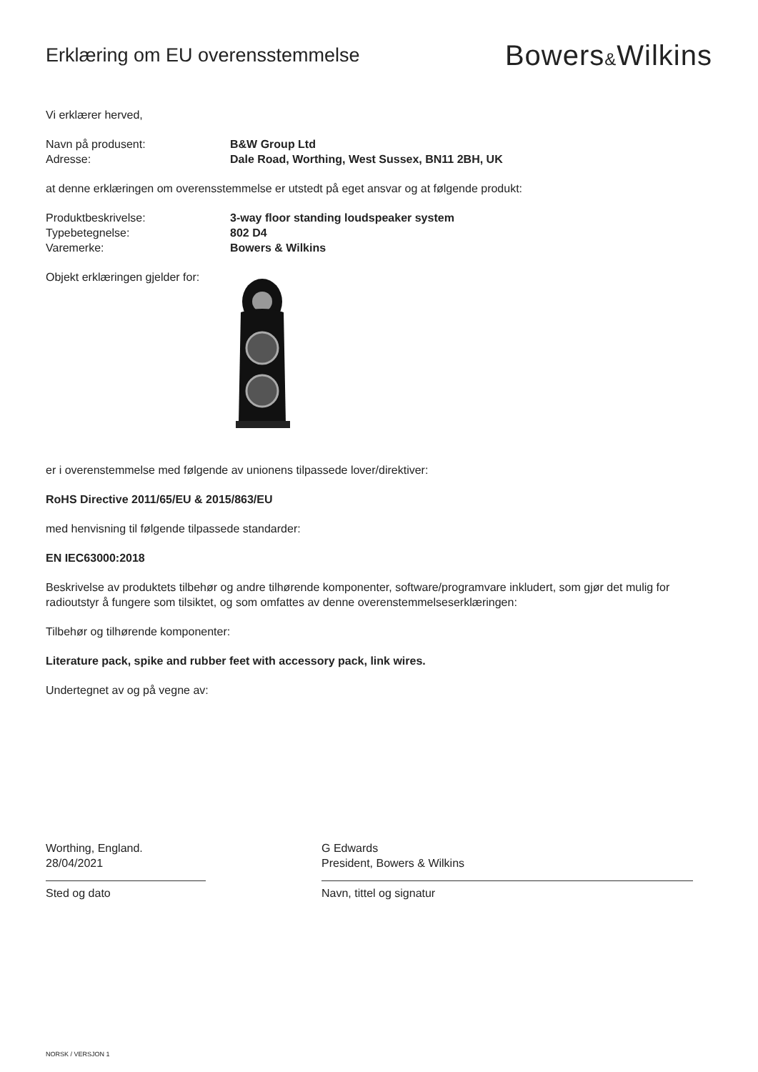Erklæring om EU overensstemmelse
Bowers&Wilkins
Vi erklærer herved,
Navn på produsent: B&W Group Ltd
Adresse: Dale Road, Worthing, West Sussex, BN11 2BH, UK
at denne erklæringen om overensstemmelse er utstedt på eget ansvar og at følgende produkt:
Produktbeskrivelse: 3-way floor standing loudspeaker system
Typebetegnelse: 802 D4
Varemerke: Bowers & Wilkins
Objekt erklæringen gjelder for:
er i overenstemmelse med følgende av unionens tilpassede lover/direktiver:
RoHS Directive 2011/65/EU & 2015/863/EU
med henvisning til følgende tilpassede standarder:
EN IEC63000:2018
Beskrivelse av produktets tilbehør og andre tilhørende komponenter, software/programvare inkludert, som gjør det mulig for radioutstyr å fungere som tilsiktet, og som omfattes av denne overenstemmelseserklæringen:
Tilbehør og tilhørende komponenter:
Literature pack, spike and rubber feet with accessory pack, link wires.
Undertegnet av og på vegne av:
Worthing, England.
28/04/2021
Sted og dato
G Edwards
President, Bowers & Wilkins
Navn, tittel og signatur
NORSK / VERSJON 1